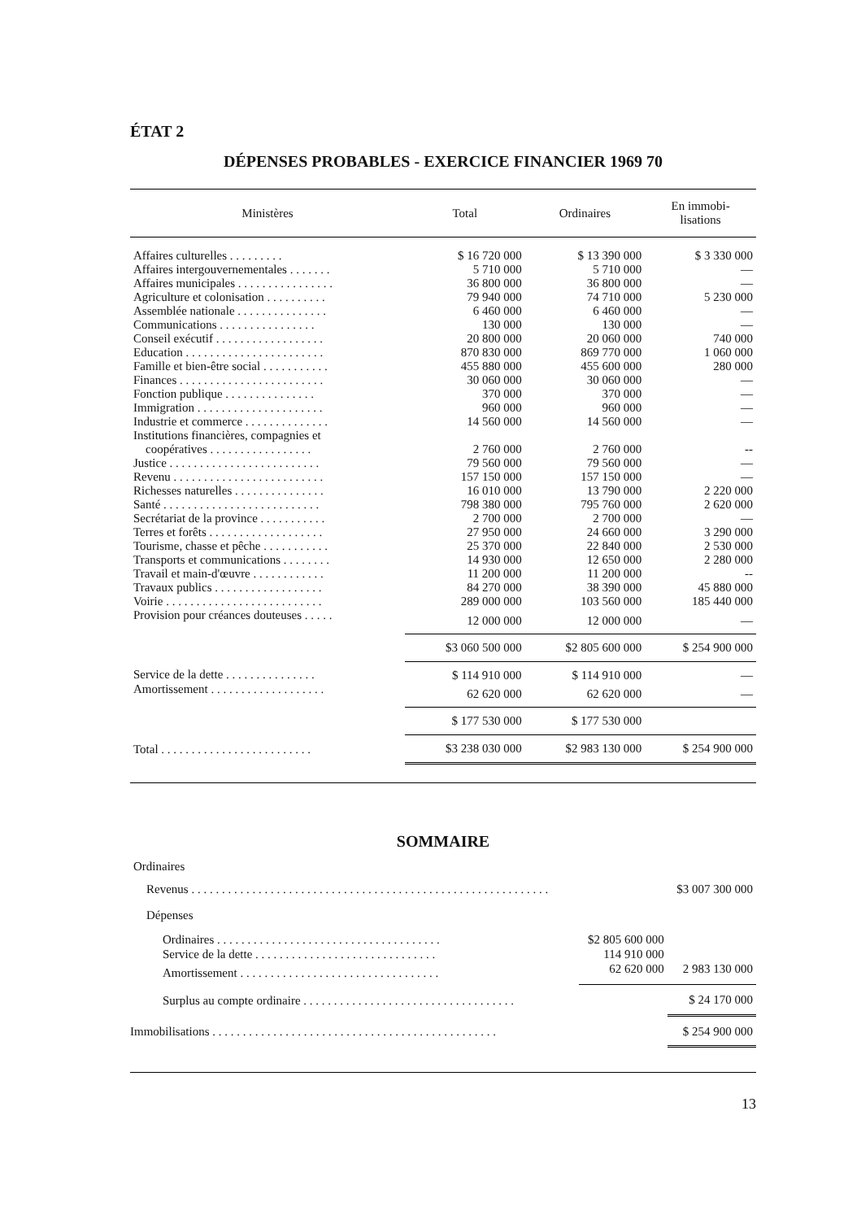ÉTAT 2
DÉPENSES PROBABLES - EXERCICE FINANCIER 1969 70
| Ministères | Total | Ordinaires | En immobi- lisations |
| --- | --- | --- | --- |
| Affaires culturelles . . . . . . . . . | $ 16 720 000 | $ 13 390 000 | $ 3 330 000 |
| Affaires intergouvernementales . . . . . . . | 5 710 000 | 5 710 000 | — |
| Affaires municipales . . . . . . . . . . . . . . . . | 36 800 000 | 36 800 000 | — |
| Agriculture et colonisation . . . . . . . . . . | 79 940 000 | 74 710 000 | 5 230 000 |
| Assemblée nationale . . . . . . . . . . . . . . . | 6 460 000 | 6 460 000 | — |
| Communications . . . . . . . . . . . . . . . . | 130 000 | 130 000 | — |
| Conseil exécutif . . . . . . . . . . . . . . . . . . | 20 800 000 | 20 060 000 | 740 000 |
| Education . . . . . . . . . . . . . . . . . . . . . . . | 870 830 000 | 869 770 000 | 1 060 000 |
| Famille et bien-être social . . . . . . . . . . . | 455 880 000 | 455 600 000 | 280 000 |
| Finances . . . . . . . . . . . . . . . . . . . . . . . . | 30 060 000 | 30 060 000 | — |
| Fonction publique . . . . . . . . . . . . . . . | 370 000 | 370 000 | — |
| Immigration . . . . . . . . . . . . . . . . . . . . . | 960 000 | 960 000 | — |
| Industrie et commerce . . . . . . . . . . . . . . | 14 560 000 | 14 560 000 | — |
| Institutions financières, compagnies et coopératives . . . . . . . . . . . . . . . . . | 2 760 000 | 2 760 000 | -- |
| Justice . . . . . . . . . . . . . . . . . . . . . . . . . | 79 560 000 | 79 560 000 | — |
| Revenu . . . . . . . . . . . . . . . . . . . . . . . . . | 157 150 000 | 157 150 000 | — |
| Richesses naturelles . . . . . . . . . . . . . . . | 16 010 000 | 13 790 000 | 2 220 000 |
| Santé . . . . . . . . . . . . . . . . . . . . . . . . . . | 798 380 000 | 795 760 000 | 2 620 000 |
| Secrétariat de la province . . . . . . . . . . . | 2 700 000 | 2 700 000 | — |
| Terres et forêts . . . . . . . . . . . . . . . . . . . | 27 950 000 | 24 660 000 | 3 290 000 |
| Tourisme, chasse et pêche . . . . . . . . . . . | 25 370 000 | 22 840 000 | 2 530 000 |
| Transports et communications . . . . . . . . | 14 930 000 | 12 650 000 | 2 280 000 |
| Travail et main-d'œuvre . . . . . . . . . . . . | 11 200 000 | 11 200 000 | -- |
| Travaux publics . . . . . . . . . . . . . . . . . . | 84 270 000 | 38 390 000 | 45 880 000 |
| Voirie . . . . . . . . . . . . . . . . . . . . . . . . . . | 289 000 000 | 103 560 000 | 185 440 000 |
| Provision pour créances douteuses . . . . . | 12 000 000 | 12 000 000 | — |
| | $3 060 500 000 | $2 805 600 000 | $ 254 900 000 |
| Service de la dette . . . . . . . . . . . . . . . | $ 114 910 000 | $ 114 910 000 | — |
| Amortissement . . . . . . . . . . . . . . . . . . . | 62 620 000 | 62 620 000 | — |
| | $ 177 530 000 | $ 177 530 000 | |
| Total . . . . . . . . . . . . . . . . . . . . . . . . . | $3 238 030 000 | $2 983 130 000 | $ 254 900 000 |
SOMMAIRE
| Ordinaires | | |
| Revenus . . . . . . . . . . . . . . . . . . . . . . . . . . . . . . . . . . . . . . . . . . . . . . . . . . . . . . . . . . . | | $3 007 300 000 |
| Dépenses | | |
| Ordinaires . . . . . . . . . . . . . . . . . . . . . . . . . . . . . . . . . . . . . | $2 805 600 000 | |
| Service de la dette . . . . . . . . . . . . . . . . . . . . . . . . . . . . . . | 114 910 000 | |
| Amortissement . . . . . . . . . . . . . . . . . . . . . . . . . . . . . . . . . | 62 620 000 | 2 983 130 000 |
| Surplus au compte ordinaire . . . . . . . . . . . . . . . . . . . . . . . . . . . . . . . . . . . | | $ 24 170 000 |
| Immobilisations . . . . . . . . . . . . . . . . . . . . . . . . . . . . . . . . . . . . . . . . . . . . . . . | | $ 254 900 000 |
13